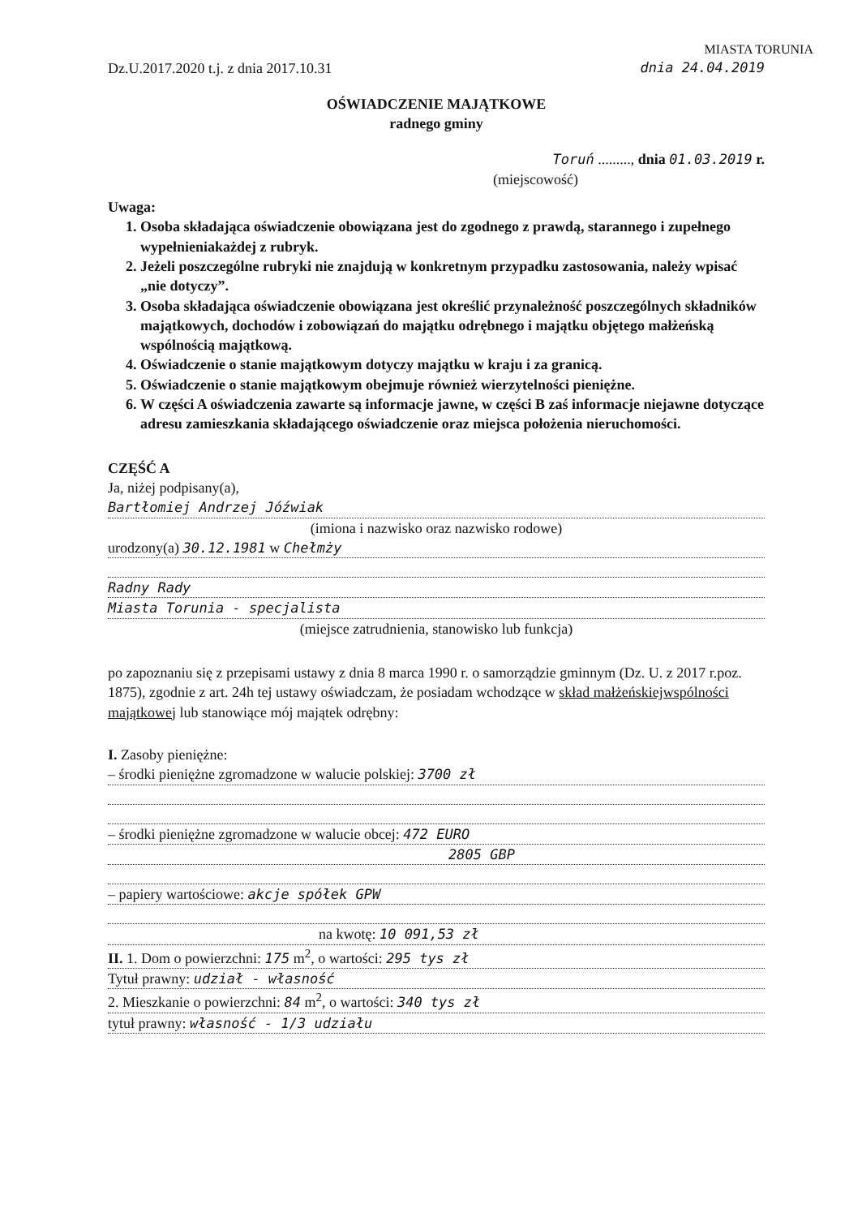MIASTA TORUNIA
Dz.U.2017.2020 t.j. z dnia 2017.10.31 dnia 24.04.2019
OŚWIADCZENIE MAJĄTKOWE
radnego gminy
Toruń ........., dnia 01.03.2019 r.
(miejscowość)
Uwaga:
1. Osoba składająca oświadczenie obowiązana jest do zgodnego z prawdą, starannego i zupełnego wypełnieniakażdej z rubryk.
2. Jeżeli poszczególne rubryki nie znajdują w konkretnym przypadku zastosowania, należy wpisać „nie dotyczy”.
3. Osoba składająca oświadczenie obowiązana jest określić przynależność poszczególnych składników majątkowych, dochodów i zobowiązań do majątku odrębnego i majątku objętego małżeńską wspólnością majątkową.
4. Oświadczenie o stanie majątkowym dotyczy majątku w kraju i za granicą.
5. Oświadczenie o stanie majątkowym obejmuje również wierzytelności pieniężne.
6. W części A oświadczenia zawarte są informacje jawne, w części B zaś informacje niejawne dotyczące adresu zamieszkania składającego oświadczenie oraz miejsca położenia nieruchomości.
CZĘŚĆ A
Ja, niżej podpisany(a),
Bartłomiej Andrzej Jóźwiak
(imiona i nazwisko oraz nazwisko rodowe)
urodzony(a) 30.12.1981 w Chełmży
Radny Rady
Miasta Torunia - specjalista
(miejsce zatrudnienia, stanowisko lub funkcja)
po zapoznaniu się z przepisami ustawy z dnia 8 marca 1990 r. o samorządzie gminnym (Dz. U. z 2017 r.poz. 1875), zgodnie z art. 24h tej ustawy oświadczam, że posiadam wchodzące w skład małżeńskiejwspólności majątkowej lub stanowiące mój majątek odrębny:
I. Zasoby pieniężne:
– środki pieniężne zgromadzone w walucie polskiej: 3700 zł
– środki pieniężne zgromadzone w walucie obcej: 472 EURO
2805 GBP
– papiery wartościowe: akcje spółek GPW
na kwotę: 10 091,53 zł
II. 1. Dom o powierzchni: 175 m<sup>2</sup>, o wartości: 295 tys zł
Tytuł prawny: udział - własność
2. Mieszkanie o powierzchni: 84 m<sup>2</sup>, o wartości: 340 tys zł
tytuł prawny: własność - 1/3 udziału